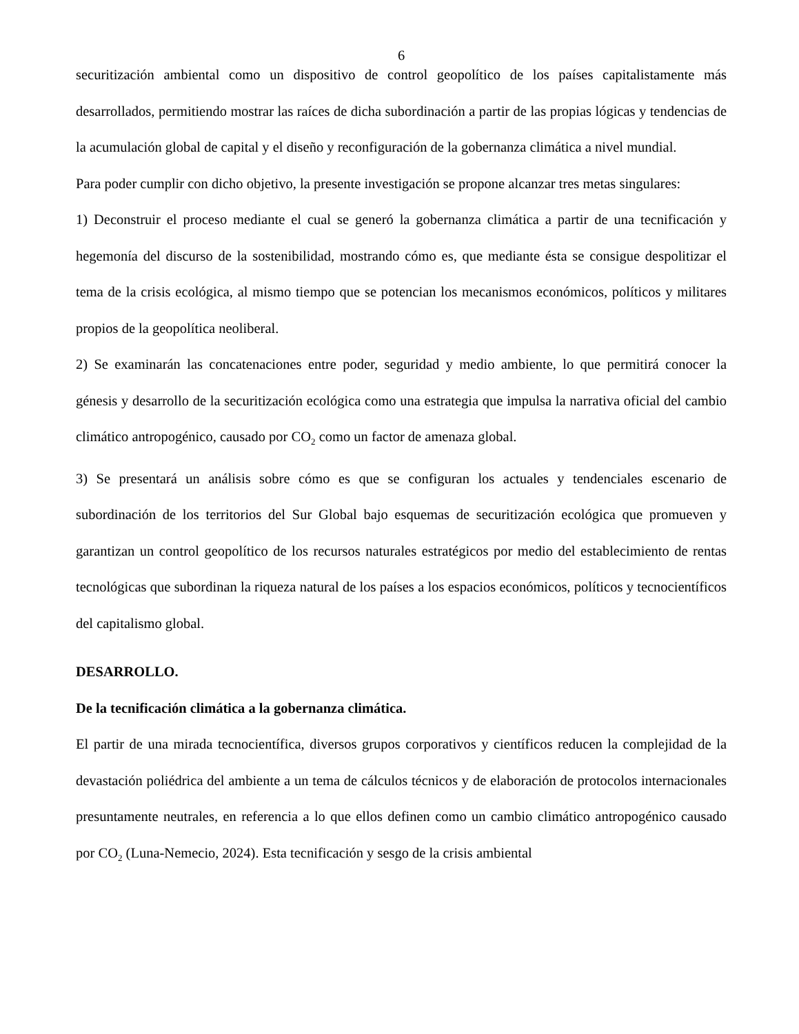6
securitización ambiental como un dispositivo de control geopolítico de los países capitalistamente más desarrollados, permitiendo mostrar las raíces de dicha subordinación a partir de las propias lógicas y tendencias de la acumulación global de capital y el diseño y reconfiguración de la gobernanza climática a nivel mundial.
Para poder cumplir con dicho objetivo, la presente investigación se propone alcanzar tres metas singulares:
1) Deconstruir el proceso mediante el cual se generó la gobernanza climática a partir de una tecnificación y hegemonía del discurso de la sostenibilidad, mostrando cómo es, que mediante ésta se consigue despolitizar el tema de la crisis ecológica, al mismo tiempo que se potencian los mecanismos económicos, políticos y militares propios de la geopolítica neoliberal.
2) Se examinarán las concatenaciones entre poder, seguridad y medio ambiente, lo que permitirá conocer la génesis y desarrollo de la securitización ecológica como una estrategia que impulsa la narrativa oficial del cambio climático antropogénico, causado por CO<sub>2</sub> como un factor de amenaza global.
3) Se presentará un análisis sobre cómo es que se configuran los actuales y tendenciales escenario de subordinación de los territorios del Sur Global bajo esquemas de securitización ecológica que promueven y garantizan un control geopolítico de los recursos naturales estratégicos por medio del establecimiento de rentas tecnológicas que subordinan la riqueza natural de los países a los espacios económicos, políticos y tecnocientíficos del capitalismo global.
DESARROLLO.
De la tecnificación climática a la gobernanza climática.
El partir de una mirada tecnocientífica, diversos grupos corporativos y científicos reducen la complejidad de la devastación poliédrica del ambiente a un tema de cálculos técnicos y de elaboración de protocolos internacionales presuntamente neutrales, en referencia a lo que ellos definen como un cambio climático antropogénico causado por CO<sub>2</sub> (Luna-Nemecio, 2024). Esta tecnificación y sesgo de la crisis ambiental